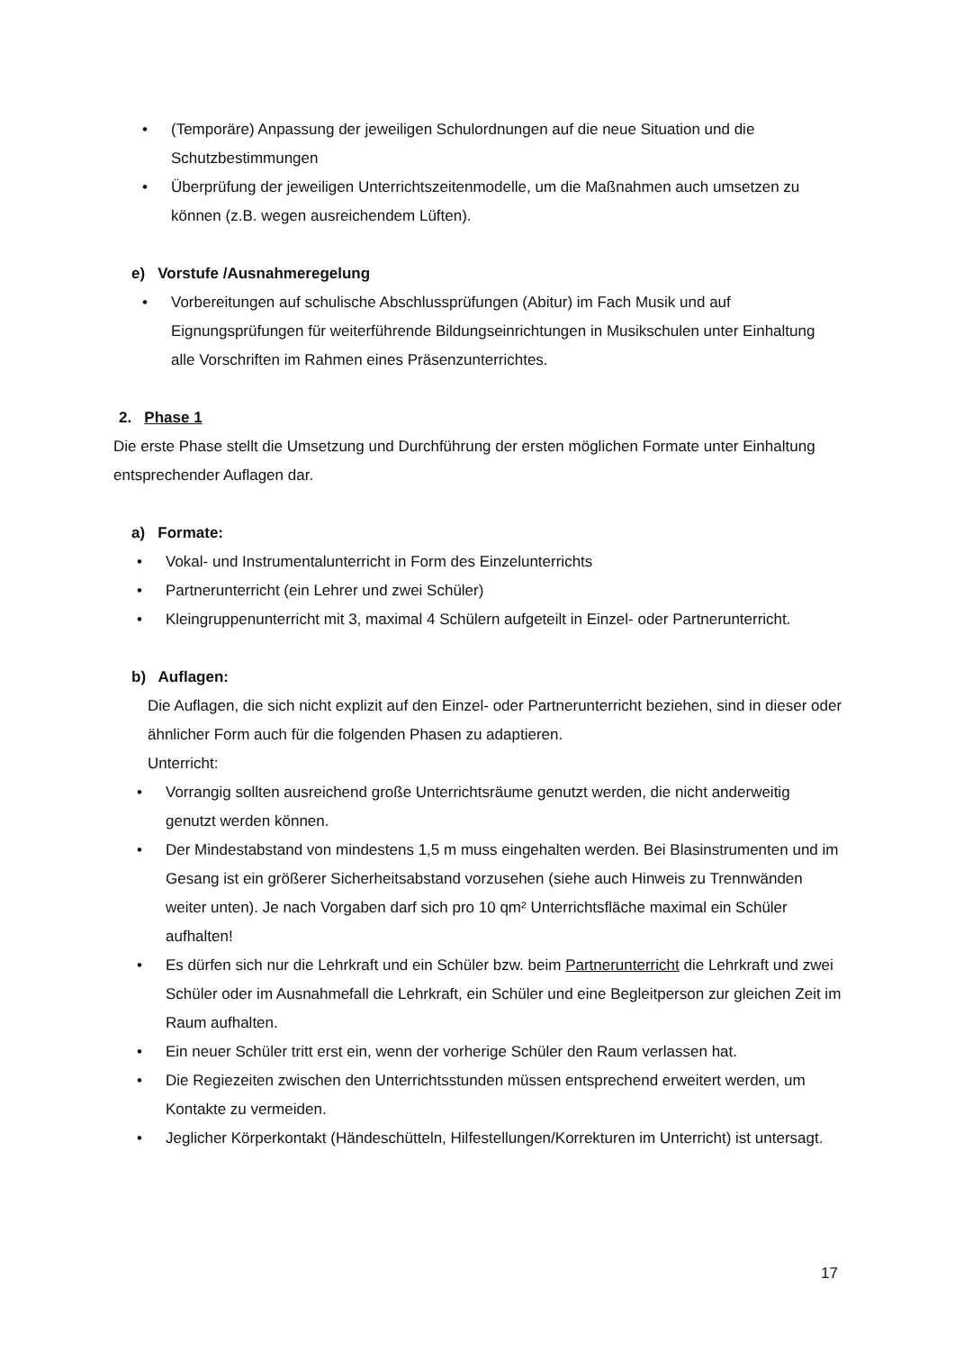• (Temporäre) Anpassung der jeweiligen Schulordnungen auf die neue Situation und die Schutzbestimmungen
• Überprüfung der jeweiligen Unterrichtszeitenmodelle, um die Maßnahmen auch umsetzen zu können (z.B. wegen ausreichendem Lüften).
e) Vorstufe /Ausnahmeregelung
• Vorbereitungen auf schulische Abschlussprüfungen (Abitur) im Fach Musik und auf Eignungsprüfungen für weiterführende Bildungseinrichtungen in Musikschulen unter Einhaltung alle Vorschriften im Rahmen eines Präsenzunterrichtes.
2. Phase 1
Die erste Phase stellt die Umsetzung und Durchführung der ersten möglichen Formate unter Einhaltung entsprechender Auflagen dar.
a) Formate:
• Vokal- und Instrumentalunterricht in Form des Einzelunterrichts
• Partnerunterricht (ein Lehrer und zwei Schüler)
• Kleingruppenunterricht mit 3, maximal 4 Schülern aufgeteilt in Einzel- oder Partnerunterricht.
b) Auflagen:
Die Auflagen, die sich nicht explizit auf den Einzel- oder Partnerunterricht beziehen, sind in dieser oder ähnlicher Form auch für die folgenden Phasen zu adaptieren.
Unterricht:
• Vorrangig sollten ausreichend große Unterrichtsräume genutzt werden, die nicht anderweitig genutzt werden können.
• Der Mindestabstand von mindestens 1,5 m muss eingehalten werden. Bei Blasinstrumenten und im Gesang ist ein größerer Sicherheitsabstand vorzusehen (siehe auch Hinweis zu Trennwänden weiter unten). Je nach Vorgaben darf sich pro 10 qm² Unterrichtsfläche maximal ein Schüler aufhalten!
• Es dürfen sich nur die Lehrkraft und ein Schüler bzw. beim Partnerunterricht die Lehrkraft und zwei Schüler oder im Ausnahmefall die Lehrkraft, ein Schüler und eine Begleitperson zur gleichen Zeit im Raum aufhalten.
• Ein neuer Schüler tritt erst ein, wenn der vorherige Schüler den Raum verlassen hat.
• Die Regiezeiten zwischen den Unterrichtsstunden müssen entsprechend erweitert werden, um Kontakte zu vermeiden.
• Jeglicher Körperkontakt (Händeschütteln, Hilfestellungen/Korrekturen im Unterricht) ist untersagt.
17